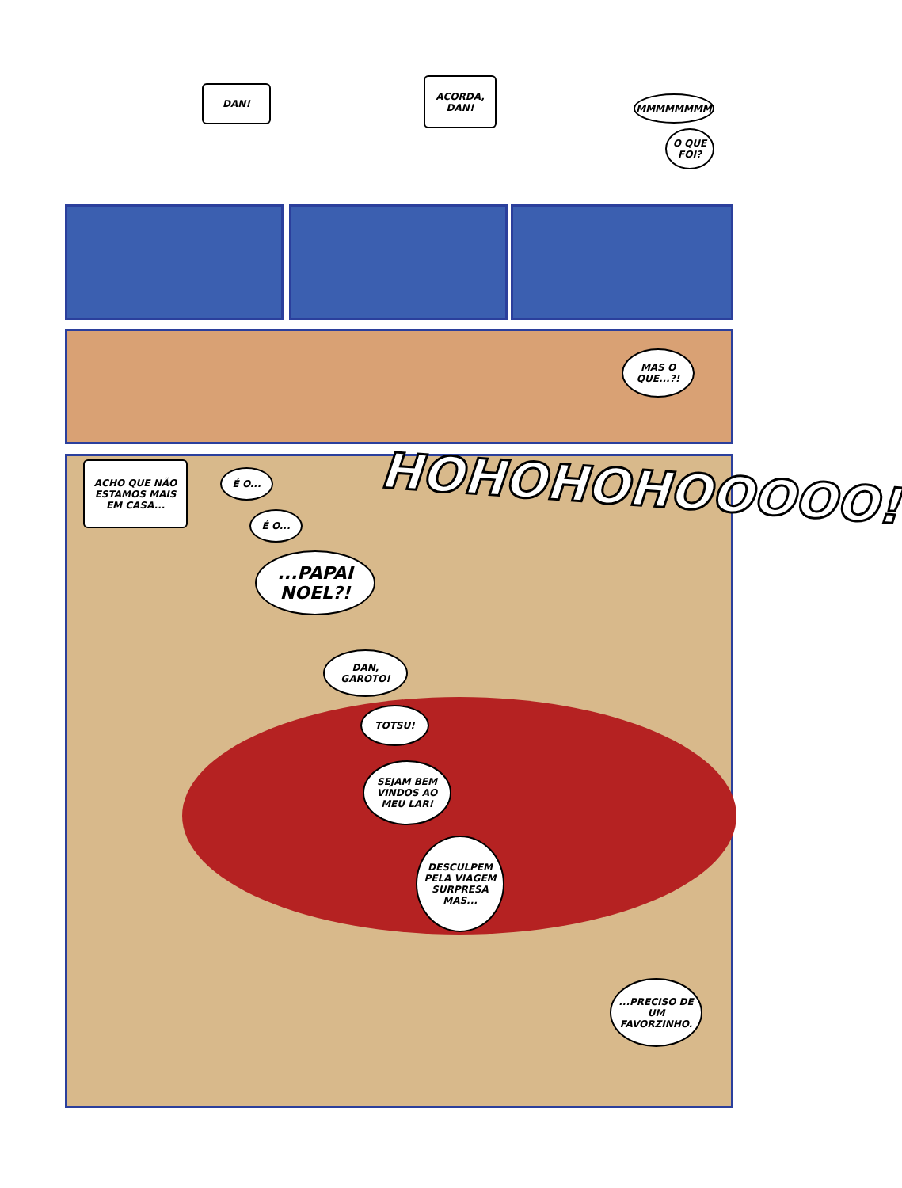DAN!
ACORDA,
DAN!
MMMMMMMM
O QUE FOI?
MAS O QUE...?!
ACHO QUE NÃO ESTAMOS MAIS EM CASA...
É O...
É O...
...PAPAI NOEL?!
HOHOHOHOOOOO!
DAN, GAROTO!
TOTSU!
SEJAM BEM VINDOS AO MEU LAR!
DESCULPEM PELA VIAGEM SURPRESA MAS...
...PRECISO DE UM FAVORZINHO.